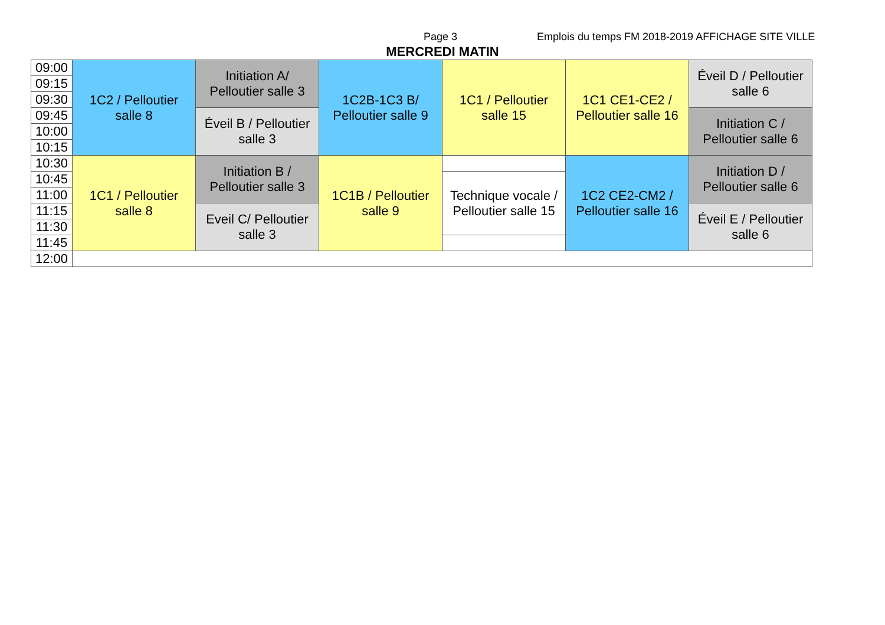Page 3 Emplois du temps FM 2018-2019 AFFICHAGE SITE VILLE
MERCREDI MATIN
| 09:00 | 1C2 / Pelloutier salle 8 | Initiation A/ Pelloutier salle 3 | 1C2B-1C3 B/ Pelloutier salle 9 | 1C1 / Pelloutier salle 15 | 1C1 CE1-CE2 / Pelloutier salle 16 | Éveil D / Pelloutier salle 6 |
| 09:15 | | | | | | |
| 09:30 | | | | | | |
| 09:45 | | Éveil B / Pelloutier salle 3 | | | | Initiation C / Pelloutier salle 6 |
| 10:00 | | | | | | |
| 10:15 | | | | | | |
| 10:30 | 1C1 / Pelloutier salle 8 | Initiation B / Pelloutier salle 3 | 1C1B / Pelloutier salle 9 | | 1C2 CE2-CM2 / Pelloutier salle 16 | Initiation D / Pelloutier salle 6 |
| 10:45 | | | | Technique vocale / Pelloutier salle 15 | | |
| 11:00 | | | | | | |
| 11:15 | | Eveil C/ Pelloutier salle 3 | | | | Éveil E / Pelloutier salle 6 |
| 11:30 | | | | | | |
| 11:45 | | | | | | |
| 12:00 | | | | | | |